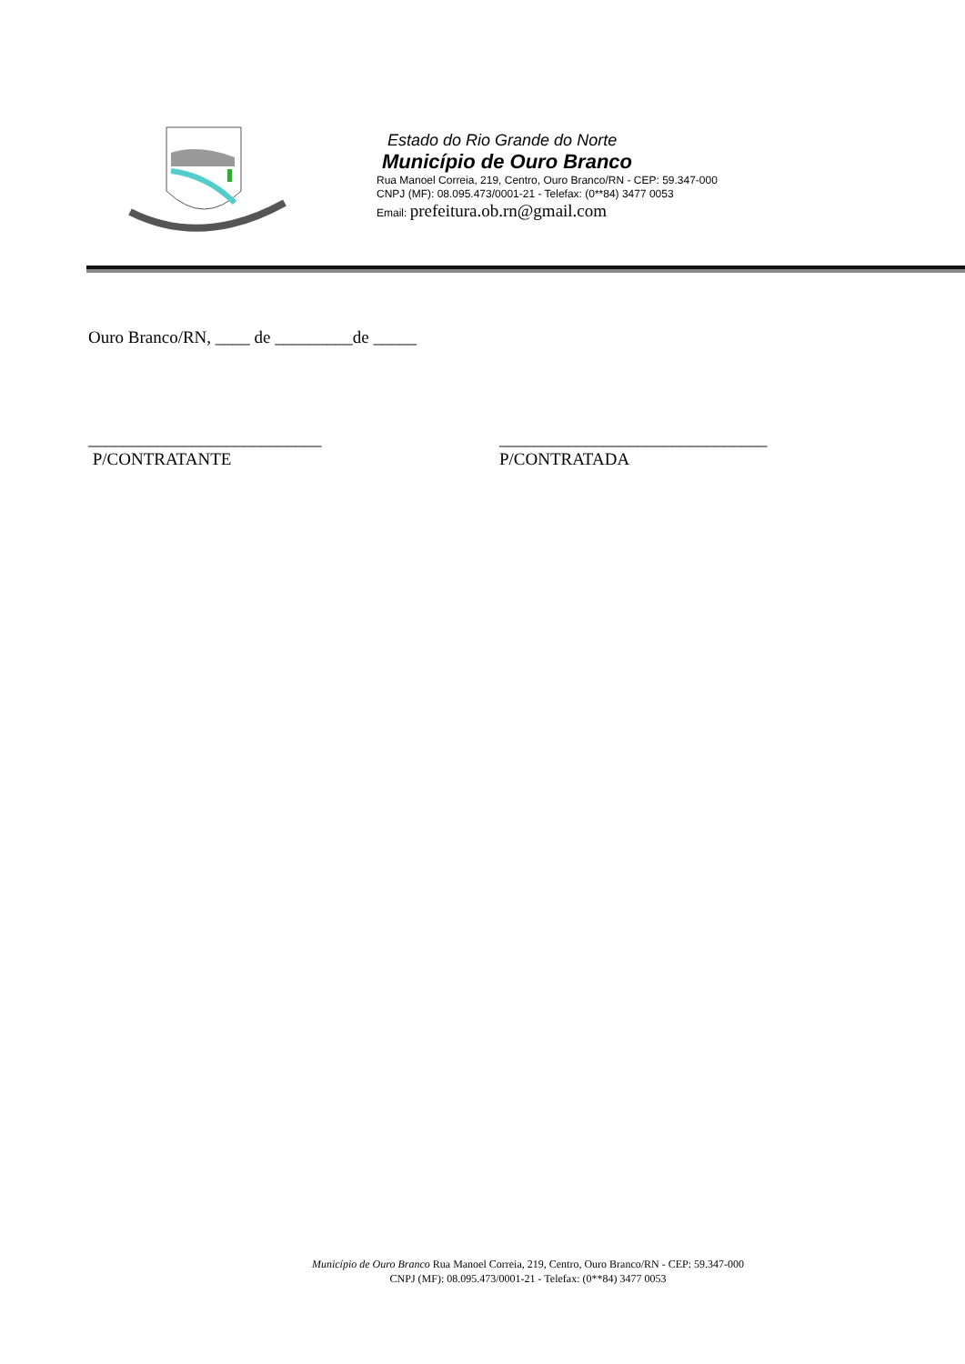Estado do Rio Grande do Norte
Município de Ouro Branco
Rua Manoel Correia, 219, Centro, Ouro Branco/RN - CEP: 59.347-000
CNPJ (MF): 08.095.473/0001-21 - Telefax: (0**84) 3477 0053
Email: prefeitura.ob.rn@gmail.com
Ouro Branco/RN, ____ de _________de _____
___________________________
P/CONTRATANTE
_______________________________
P/CONTRATADA
Município de Ouro Branco Rua Manoel Correia, 219, Centro, Ouro Branco/RN - CEP: 59.347-000
CNPJ (MF): 08.095.473/0001-21 - Telefax: (0**84) 3477 0053